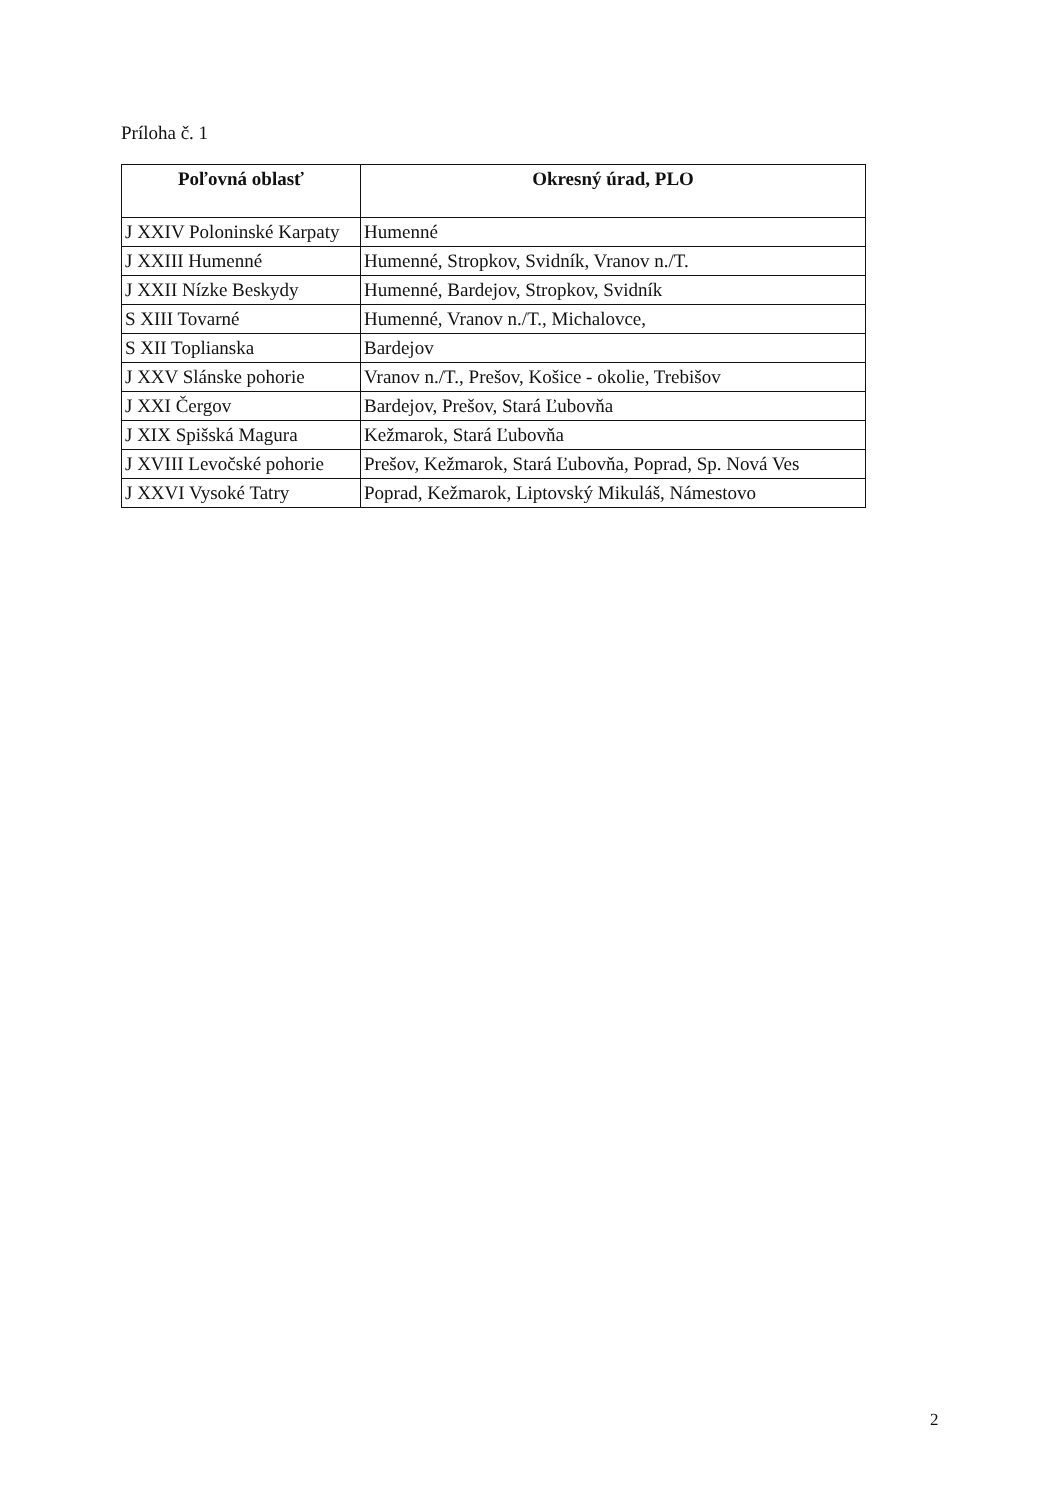Príloha č. 1
| Poľovná oblasť | Okresný úrad, PLO |
| --- | --- |
| J XXIV Poloninské Karpaty | Humenné |
| J XXIII Humenné | Humenné, Stropkov, Svidník, Vranov n./T. |
| J XXII Nízke Beskydy | Humenné, Bardejov, Stropkov, Svidník |
| S XIII Tovarné | Humenné, Vranov n./T., Michalovce, |
| S XII Toplianska | Bardejov |
| J XXV Slánske pohorie | Vranov n./T., Prešov, Košice - okolie, Trebišov |
| J XXI Čergov | Bardejov, Prešov, Stará Ľubovňa |
| J XIX Spišská Magura | Kežmarok, Stará Ľubovňa |
| J XVIII Levočské pohorie | Prešov, Kežmarok, Stará Ľubovňa, Poprad, Sp. Nová Ves |
| J XXVI Vysoké Tatry | Poprad, Kežmarok, Liptovský Mikuláš, Námestovo |
2